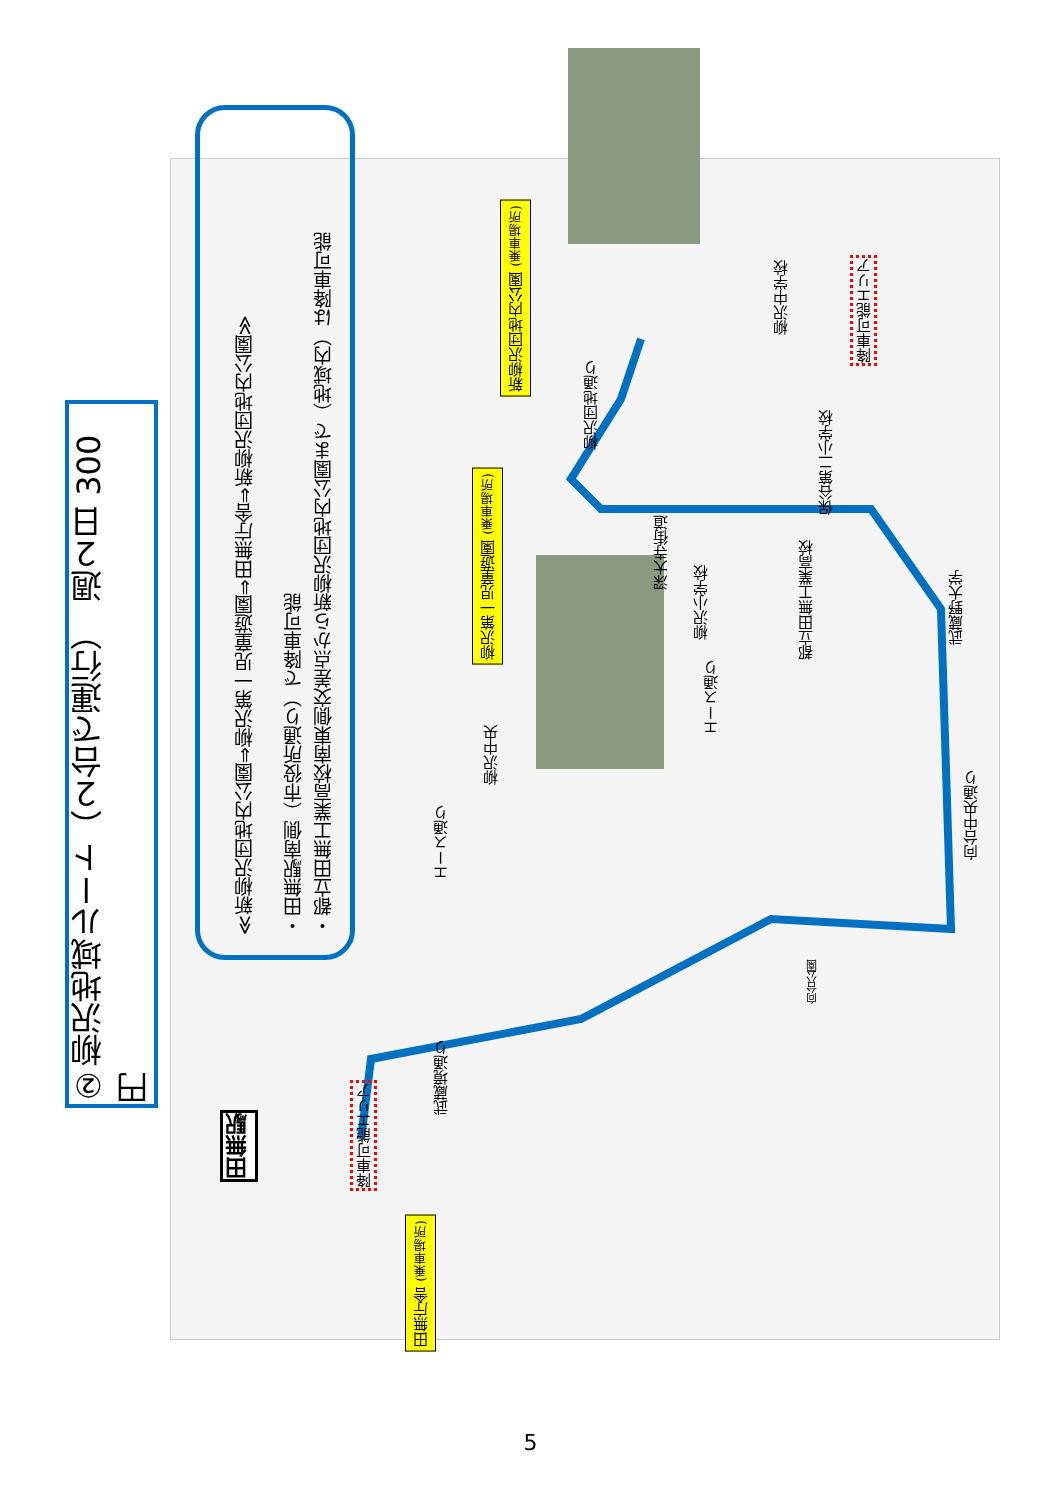②柳沢地域ルート（２台で運行）　週２日 300 円
≪新柳沢団地内公園⇒柳沢第一児童遊園⇒田無庁舎⇒新柳沢団地内公園≫
・田無駅南側（市役所通り）で降車可能
・都立田無工業高校南東側交差点から新柳沢団地内公園まで（地域内）は降車可能
新柳沢団地内公園 (乗車場所)
柳沢第一児童遊園 (乗車場所)
田無庁舎 (乗車場所)
降車可能エリア
降車可能エリア
田無駅
柳沢団地通り
深大寺街道
柳沢中学校
保谷第二小学校
柳沢小学校
都立田無工業高校
武蔵野大学
エース通り
柳沢中央
エース通り
向台中央通り
向台公園
武蔵境通り
5